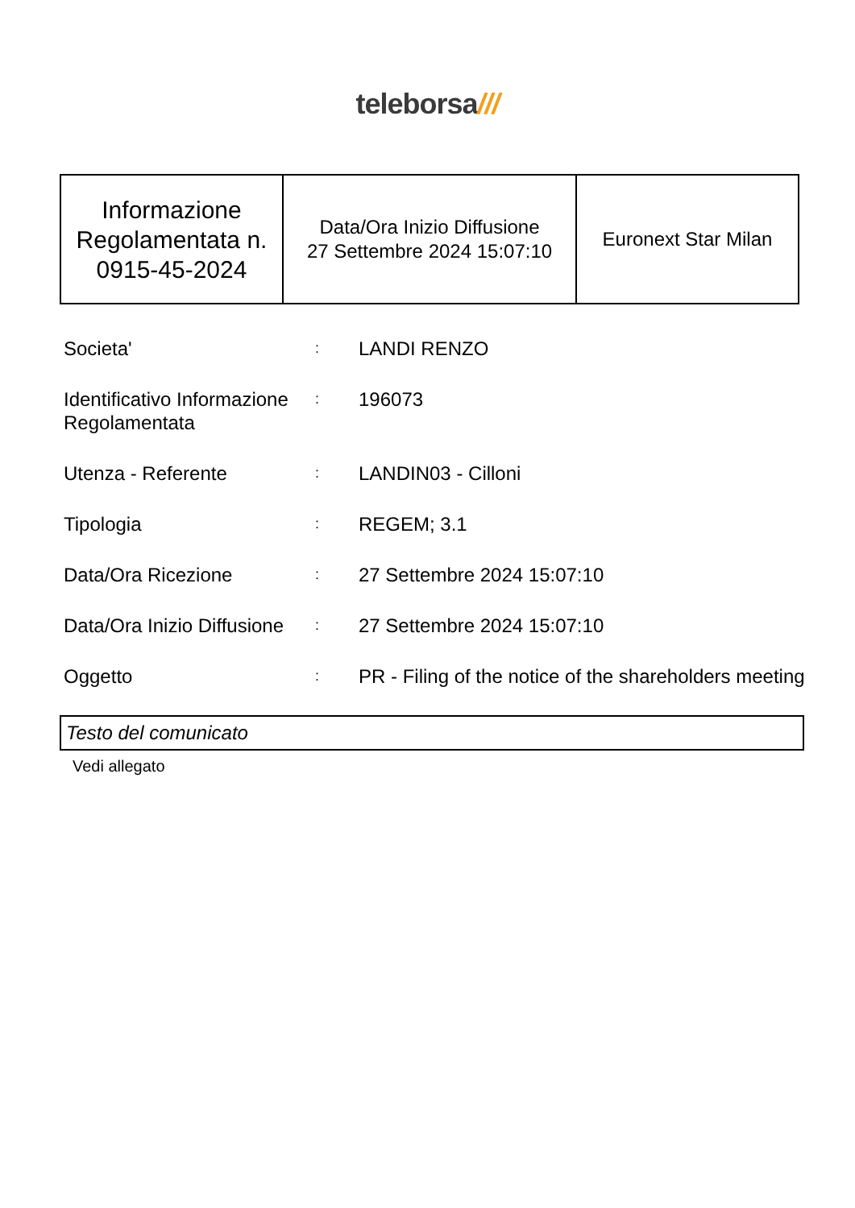teleborsa///
| Informazione Regolamentata n. 0915-45-2024 | Data/Ora Inizio Diffusione 27 Settembre 2024 15:07:10 | Euronext Star Milan |
| Societa' | : | LANDI RENZO |
| Identificativo Informazione Regolamentata | : | 196073 |
| Utenza - Referente | : | LANDIN03 - Cilloni |
| Tipologia | : | REGEM; 3.1 |
| Data/Ora Ricezione | : | 27 Settembre 2024 15:07:10 |
| Data/Ora Inizio Diffusione | : | 27 Settembre 2024 15:07:10 |
| Oggetto | : | PR - Filing of the notice of the shareholders meeting |
Testo del comunicato
Vedi allegato